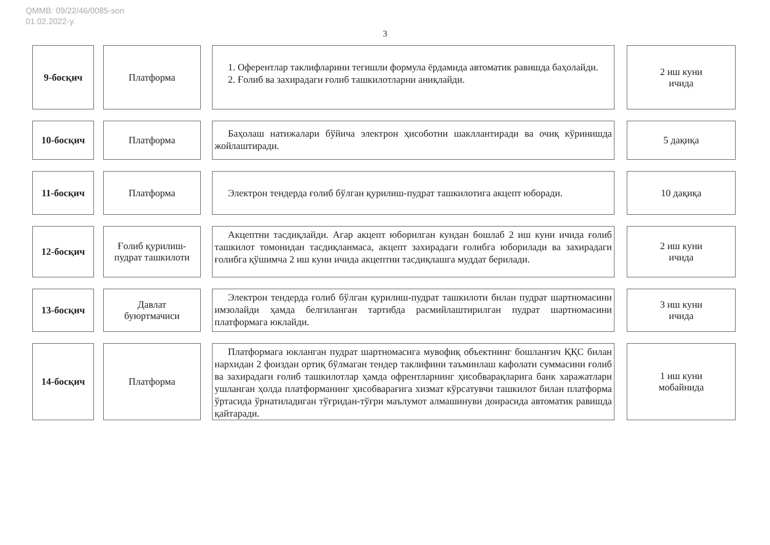QMMB: 09/22/46/0085-son
01.02.2022-y.
3
9-босқич Платформа
1. Оферентлар таклифларини тегишли формула ёрдамида автоматик равишда баҳолайди.
2. Ғолиб ва захирадаги ғолиб ташкилотларни аниқлайди.
2 иш куни
ичида
10-босқич Платформа
Баҳолаш натижалари бўйича электрон ҳисоботни шакллантиради ва очиқ кўринишда жойлаштиради.
5 дақиқа
11-босқич Платформа
Электрон тендерда ғолиб бўлган қурилиш-пудрат ташкилотига акцепт юборади.
10 дақиқа
12-босқич
Ғолиб қурилиш-
пудрат ташкилоти
Акцептни тасдиқлайди. Агар акцепт юборилган кундан бошлаб 2 иш куни ичида ғолиб ташкилот томонидан тасдиқланмаса, акцепт захирадаги ғолибга юборилади ва захирадаги ғолибга қўшимча 2 иш куни ичида акцептни тасдиқлашга муддат берилади.
2 иш куни
ичида
13-босқич
Давлат
буюртмачиси
Электрон тендерда ғолиб бўлган қурилиш-пудрат ташкилоти билан пудрат шартномасини имзолайди ҳамда белгиланган тартибда расмийлаштирилган пудрат шартномасини платформага юклайди.
3 иш куни
ичида
14-босқич Платформа
Платформага юкланган пудрат шартномасига мувофиқ объектнинг бошланғич ҚҚС билан нархидан 2 фоиздан ортиқ бўлмаган тендер таклифини таъминлаш кафолати суммасини ғолиб ва захирадаги ғолиб ташкилотлар ҳамда офрентларнинг ҳисобварақларига банк харажатлари ушланган ҳолда платформанинг ҳисобварағига хизмат кўрсатувчи ташкилот билан платформа ўртасида ўрнатиладиган тўғридан-тўғри маълумот алмашинуви доирасида автоматик равишда қайтаради.
1 иш куни
мобайнида